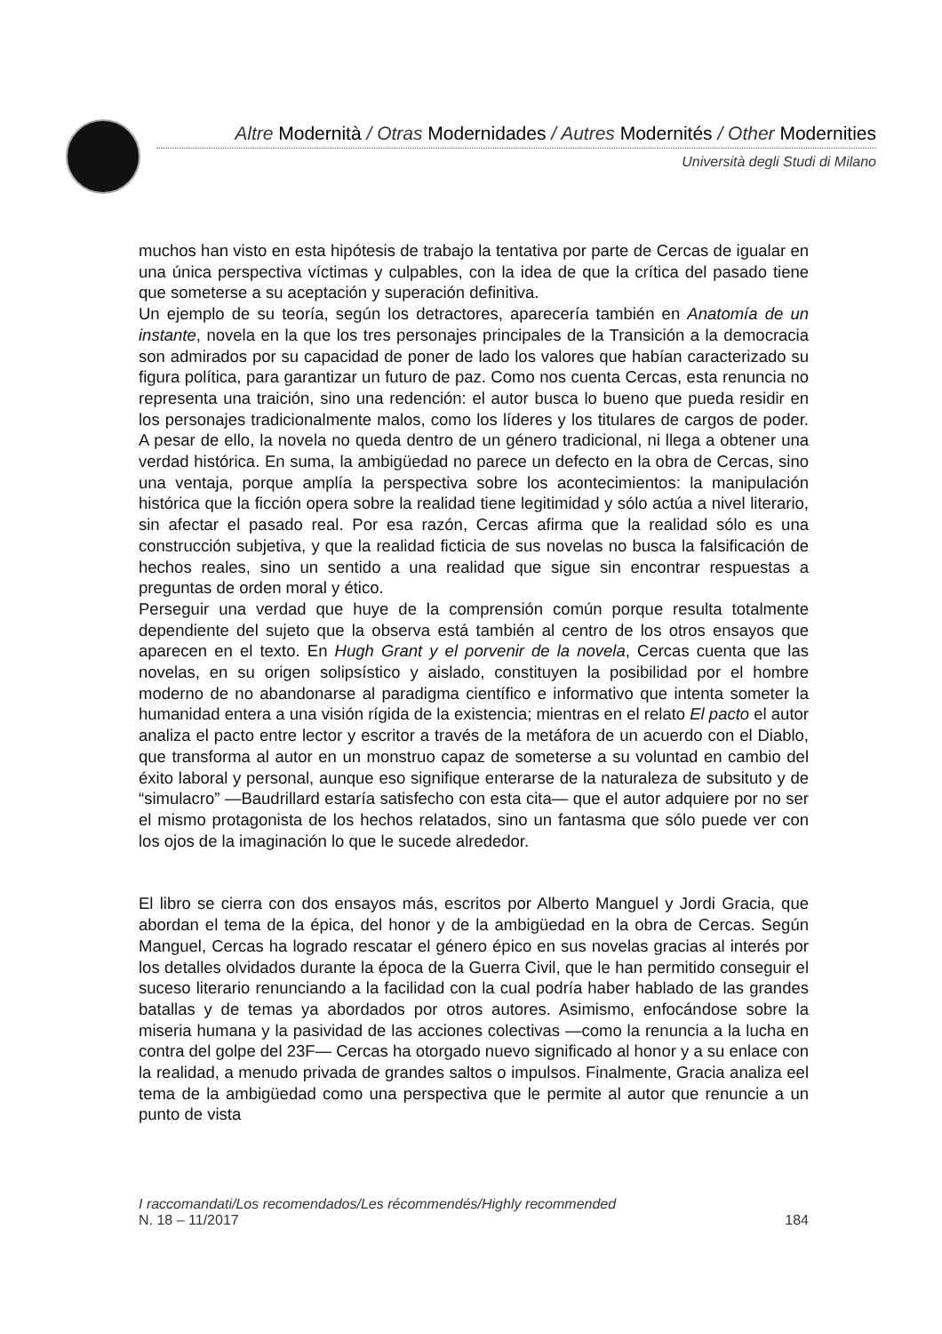Altre Modernità / Otras Modernidades / Autres Modernités / Other Modernities
Università degli Studi di Milano
muchos han visto en esta hipótesis de trabajo la tentativa por parte de Cercas de igualar en una única perspectiva víctimas y culpables, con la idea de que la crítica del pasado tiene que someterse a su aceptación y superación definitiva.
Un ejemplo de su teoría, según los detractores, aparecería también en Anatomía de un instante, novela en la que los tres personajes principales de la Transición a la democracia son admirados por su capacidad de poner de lado los valores que habían caracterizado su figura política, para garantizar un futuro de paz. Como nos cuenta Cercas, esta renuncia no representa una traición, sino una redención: el autor busca lo bueno que pueda residir en los personajes tradicionalmente malos, como los líderes y los titulares de cargos de poder. A pesar de ello, la novela no queda dentro de un género tradicional, ni llega a obtener una verdad histórica. En suma, la ambigüedad no parece un defecto en la obra de Cercas, sino una ventaja, porque amplía la perspectiva sobre los acontecimientos: la manipulación histórica que la ficción opera sobre la realidad tiene legitimidad y sólo actúa a nivel literario, sin afectar el pasado real. Por esa razón, Cercas afirma que la realidad sólo es una construcción subjetiva, y que la realidad ficticia de sus novelas no busca la falsificación de hechos reales, sino un sentido a una realidad que sigue sin encontrar respuestas a preguntas de orden moral y ético.
Perseguir una verdad que huye de la comprensión común porque resulta totalmente dependiente del sujeto que la observa está también al centro de los otros ensayos que aparecen en el texto. En Hugh Grant y el porvenir de la novela, Cercas cuenta que las novelas, en su origen solipsístico y aislado, constituyen la posibilidad por el hombre moderno de no abandonarse al paradigma científico e informativo que intenta someter la humanidad entera a una visión rígida de la existencia; mientras en el relato El pacto el autor analiza el pacto entre lector y escritor a través de la metáfora de un acuerdo con el Diablo, que transforma al autor en un monstruo capaz de someterse a su voluntad en cambio del éxito laboral y personal, aunque eso signifique enterarse de la naturaleza de subsituto y de “simulacro” —Baudrillard estaría satisfecho con esta cita— que el autor adquiere por no ser el mismo protagonista de los hechos relatados, sino un fantasma que sólo puede ver con los ojos de la imaginación lo que le sucede alrededor.
El libro se cierra con dos ensayos más, escritos por Alberto Manguel y Jordi Gracia, que abordan el tema de la épica, del honor y de la ambigüedad en la obra de Cercas. Según Manguel, Cercas ha logrado rescatar el género épico en sus novelas gracias al interés por los detalles olvidados durante la época de la Guerra Civil, que le han permitido conseguir el suceso literario renunciando a la facilidad con la cual podría haber hablado de las grandes batallas y de temas ya abordados por otros autores. Asimismo, enfocándose sobre la miseria humana y la pasividad de las acciones colectivas —como la renuncia a la lucha en contra del golpe del 23F— Cercas ha otorgado nuevo significado al honor y a su enlace con la realidad, a menudo privada de grandes saltos o impulsos. Finalmente, Gracia analiza eel tema de la ambigüedad como una perspectiva que le permite al autor que renuncie a un punto de vista
I raccomandati/Los recomendados/Les récommendés/Highly recommended
N. 18 – 11/2017 184